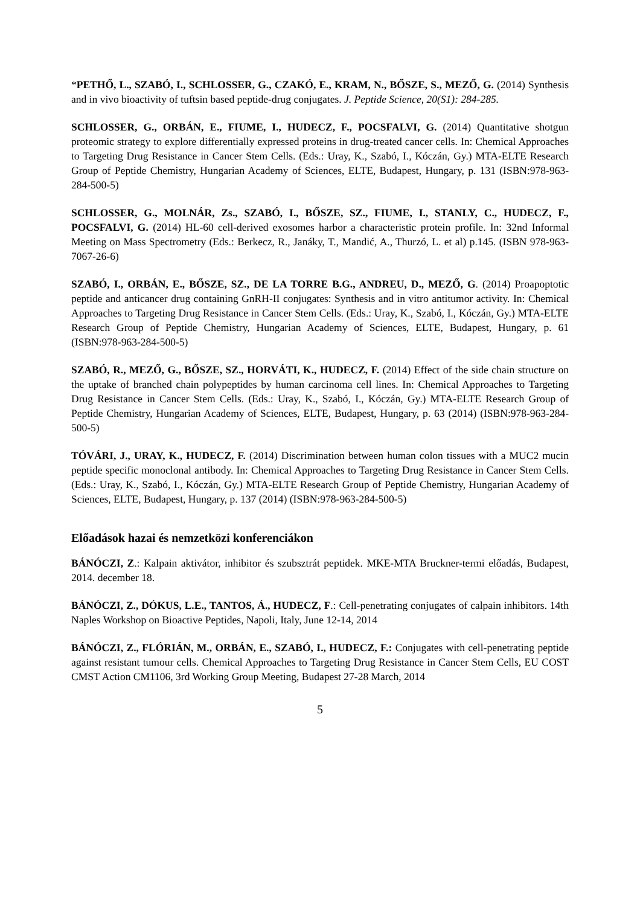*PETHŐ, L., SZABÓ, I., SCHLOSSER, G., CZAKÓ, E., KRAM, N., BŐSZE, S., MEZŐ, G. (2014) Synthesis and in vivo bioactivity of tuftsin based peptide-drug conjugates. J. Peptide Science, 20(S1): 284-285.
SCHLOSSER, G., ORBÁN, E., FIUME, I., HUDECZ, F., POCSFALVI, G. (2014) Quantitative shotgun proteomic strategy to explore differentially expressed proteins in drug-treated cancer cells. In: Chemical Approaches to Targeting Drug Resistance in Cancer Stem Cells. (Eds.: Uray, K., Szabó, I., Kóczán, Gy.) MTA-ELTE Research Group of Peptide Chemistry, Hungarian Academy of Sciences, ELTE, Budapest, Hungary, p. 131 (ISBN:978-963-284-500-5)
SCHLOSSER, G., MOLNÁR, Zs., SZABÓ, I., BŐSZE, SZ., FIUME, I., STANLY, C., HUDECZ, F., POCSFALVI, G. (2014) HL-60 cell-derived exosomes harbor a characteristic protein profile. In: 32nd Informal Meeting on Mass Spectrometry (Eds.: Berkecz, R., Janáky, T., Mandić, A., Thurzó, L. et al) p.145. (ISBN 978-963-7067-26-6)
SZABÓ, I., ORBÁN, E., BŐSZE, SZ., DE LA TORRE B.G., ANDREU, D., MEZŐ, G. (2014) Proapoptotic peptide and anticancer drug containing GnRH-II conjugates: Synthesis and in vitro antitumor activity. In: Chemical Approaches to Targeting Drug Resistance in Cancer Stem Cells. (Eds.: Uray, K., Szabó, I., Kóczán, Gy.) MTA-ELTE Research Group of Peptide Chemistry, Hungarian Academy of Sciences, ELTE, Budapest, Hungary, p. 61 (ISBN:978-963-284-500-5)
SZABÓ, R., MEZŐ, G., BŐSZE, SZ., HORVÁTI, K., HUDECZ, F. (2014) Effect of the side chain structure on the uptake of branched chain polypeptides by human carcinoma cell lines. In: Chemical Approaches to Targeting Drug Resistance in Cancer Stem Cells. (Eds.: Uray, K., Szabó, I., Kóczán, Gy.) MTA-ELTE Research Group of Peptide Chemistry, Hungarian Academy of Sciences, ELTE, Budapest, Hungary, p. 63 (2014) (ISBN:978-963-284-500-5)
TÓVÁRI, J., URAY, K., HUDECZ, F. (2014) Discrimination between human colon tissues with a MUC2 mucin peptide specific monoclonal antibody. In: Chemical Approaches to Targeting Drug Resistance in Cancer Stem Cells. (Eds.: Uray, K., Szabó, I., Kóczán, Gy.) MTA-ELTE Research Group of Peptide Chemistry, Hungarian Academy of Sciences, ELTE, Budapest, Hungary, p. 137 (2014) (ISBN:978-963-284-500-5)
Előadások hazai és nemzetközi konferenciákon
BÁNÓCZI, Z.: Kalpain aktivátor, inhibitor és szubsztrát peptidek. MKE-MTA Bruckner-termi előadás, Budapest, 2014. december 18.
BÁNÓCZI, Z., DÓKUS, L.E., TANTOS, Á., HUDECZ, F.: Cell-penetrating conjugates of calpain inhibitors. 14th Naples Workshop on Bioactive Peptides, Napoli, Italy, June 12-14, 2014
BÁNÓCZI, Z., FLÓRIÁN, M., ORBÁN, E., SZABÓ, I., HUDECZ, F.: Conjugates with cell-penetrating peptide against resistant tumour cells. Chemical Approaches to Targeting Drug Resistance in Cancer Stem Cells, EU COST CMST Action CM1106, 3rd Working Group Meeting, Budapest 27-28 March, 2014
5